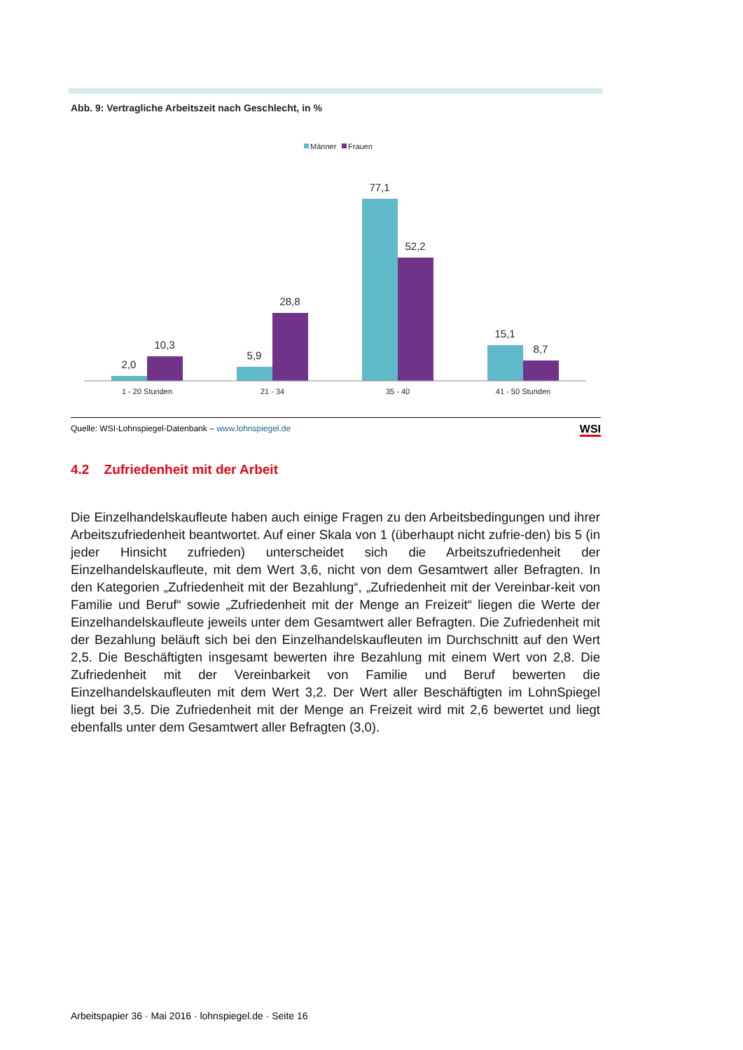Abb. 9: Vertragliche Arbeitszeit nach Geschlecht, in %
Männer
Frauen
2,0
10,3
5,9
28,8
77,1
52,2
15,1
8,7
1 - 20 Stunden
21 - 34
35 - 40
41 - 50 Stunden
Quelle: WSI-Lohnspiegel-Datenbank – www.lohnspiegel.de WSI
4.2 Zufriedenheit mit der Arbeit
Die Einzelhandelskaufleute haben auch einige Fragen zu den Arbeitsbedingungen und ihrer Arbeitszufriedenheit beantwortet. Auf einer Skala von 1 (überhaupt nicht zufrie-den) bis 5 (in jeder Hinsicht zufrieden) unterscheidet sich die Arbeitszufriedenheit der Einzelhandelskaufleute, mit dem Wert 3,6, nicht von dem Gesamtwert aller Befragten. In den Kategorien „Zufriedenheit mit der Bezahlung“, „Zufriedenheit mit der Vereinbar-keit von Familie und Beruf“ sowie „Zufriedenheit mit der Menge an Freizeit“ liegen die Werte der Einzelhandelskaufleute jeweils unter dem Gesamtwert aller Befragten. Die Zufriedenheit mit der Bezahlung beläuft sich bei den Einzelhandelskaufleuten im Durchschnitt auf den Wert 2,5. Die Beschäftigten insgesamt bewerten ihre Bezahlung mit einem Wert von 2,8. Die Zufriedenheit mit der Vereinbarkeit von Familie und Beruf bewerten die Einzelhandelskaufleuten mit dem Wert 3,2. Der Wert aller Beschäftigten im LohnSpiegel liegt bei 3,5. Die Zufriedenheit mit der Menge an Freizeit wird mit 2,6 bewertet und liegt ebenfalls unter dem Gesamtwert aller Befragten (3,0).
Arbeitspapier 36 · Mai 2016 · lohnspiegel.de · Seite 16